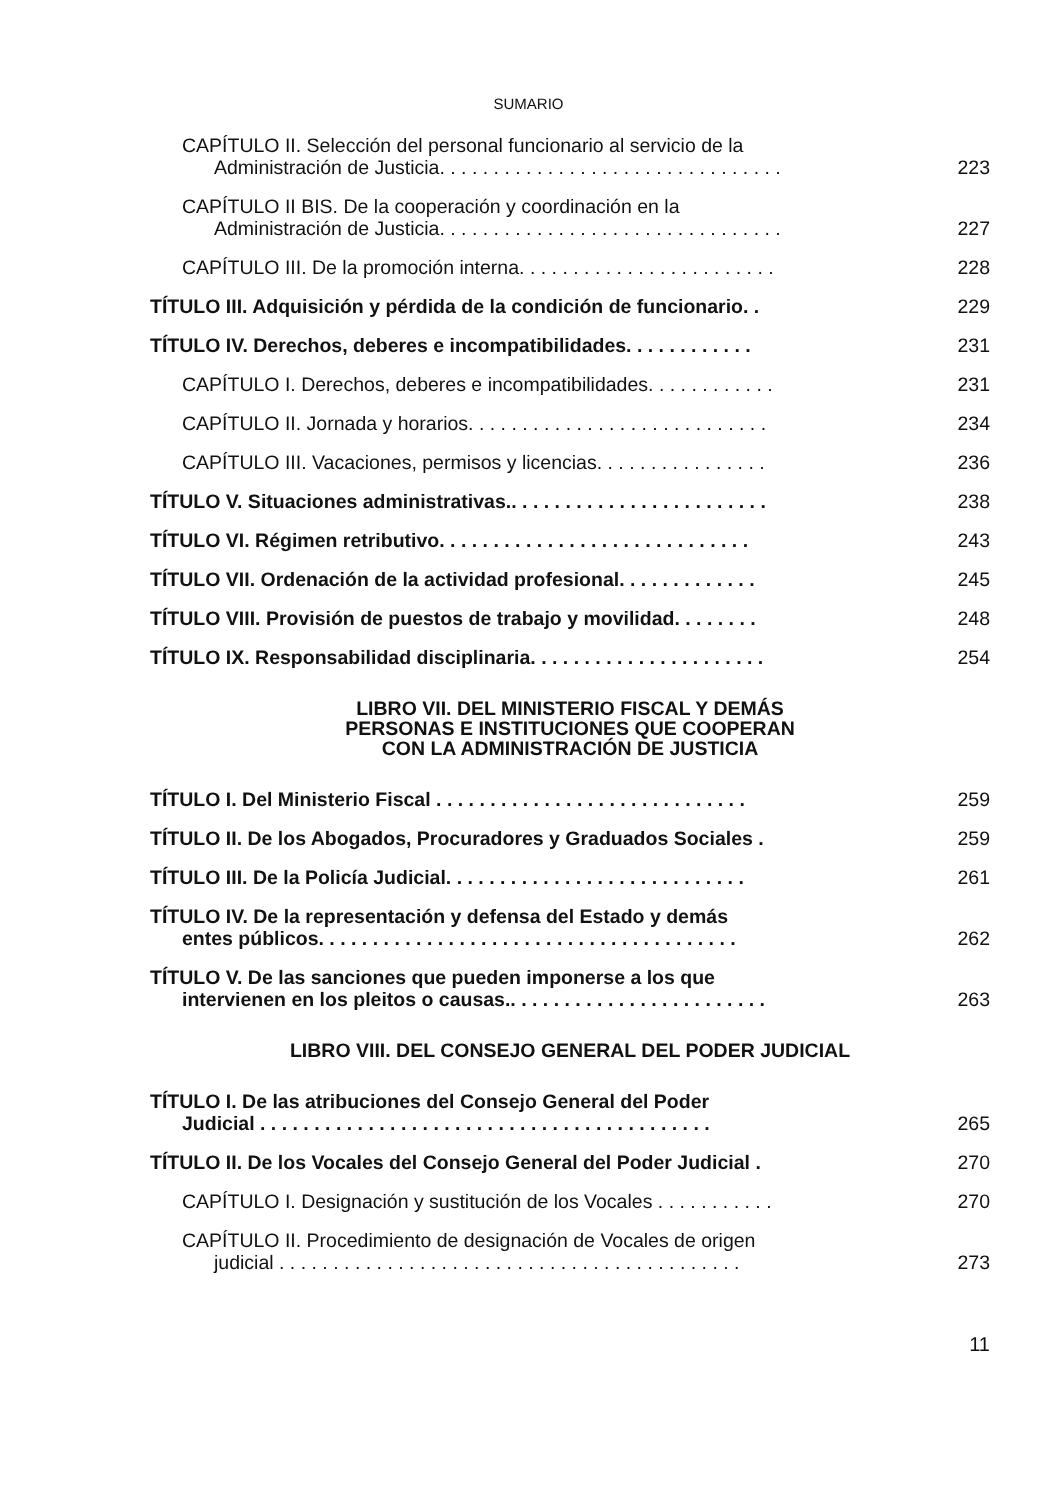SUMARIO
CAPÍTULO II. Selección del personal funcionario al servicio de la
Administración de Justicia. . . . . . . . . . . . . . . . . . . . . . . . . . . . . . . .
223
CAPÍTULO II BIS. De la cooperación y coordinación en la
Administración de Justicia. . . . . . . . . . . . . . . . . . . . . . . . . . . . . . . .
227
CAPÍTULO III. De la promoción interna. . . . . . . . . . . . . . . . . . . . . . . .
228
TÍTULO III. Adquisición y pérdida de la condición de funcionario. .
229
TÍTULO IV. Derechos, deberes e incompatibilidades. . . . . . . . . . . .
231
CAPÍTULO I. Derechos, deberes e incompatibilidades. . . . . . . . . . . .
231
CAPÍTULO II. Jornada y horarios. . . . . . . . . . . . . . . . . . . . . . . . . . . .
234
CAPÍTULO III. Vacaciones, permisos y licencias. . . . . . . . . . . . . . . .
236
TÍTULO V. Situaciones administrativas.. . . . . . . . . . . . . . . . . . . . . . . .
238
TÍTULO VI. Régimen retributivo. . . . . . . . . . . . . . . . . . . . . . . . . . . . .
243
TÍTULO VII. Ordenación de la actividad profesional. . . . . . . . . . . . .
245
TÍTULO VIII. Provisión de puestos de trabajo y movilidad. . . . . . . .
248
TÍTULO IX. Responsabilidad disciplinaria. . . . . . . . . . . . . . . . . . . . . .
254
LIBRO VII. DEL MINISTERIO FISCAL Y DEMÁS
PERSONAS E INSTITUCIONES QUE COOPERAN
CON LA ADMINISTRACIÓN DE JUSTICIA
TÍTULO I. Del Ministerio Fiscal . . . . . . . . . . . . . . . . . . . . . . . . . . . . .
259
TÍTULO II. De los Abogados, Procuradores y Graduados Sociales .
259
TÍTULO III. De la Policía Judicial. . . . . . . . . . . . . . . . . . . . . . . . . . . .
261
TÍTULO IV. De la representación y defensa del Estado y demás
entes públicos. . . . . . . . . . . . . . . . . . . . . . . . . . . . . . . . . . . . . . .
262
TÍTULO V. De las sanciones que pueden imponerse a los que
intervienen en los pleitos o causas.. . . . . . . . . . . . . . . . . . . . . . . .
263
LIBRO VIII. DEL CONSEJO GENERAL DEL PODER JUDICIAL
TÍTULO I. De las atribuciones del Consejo General del Poder
Judicial . . . . . . . . . . . . . . . . . . . . . . . . . . . . . . . . . . . . . . . . . .
265
TÍTULO II. De los Vocales del Consejo General del Poder Judicial .
270
CAPÍTULO I. Designación y sustitución de los Vocales . . . . . . . . . . .
270
CAPÍTULO II. Procedimiento de designación de Vocales de origen
judicial . . . . . . . . . . . . . . . . . . . . . . . . . . . . . . . . . . . . . . . . . . .
273
11